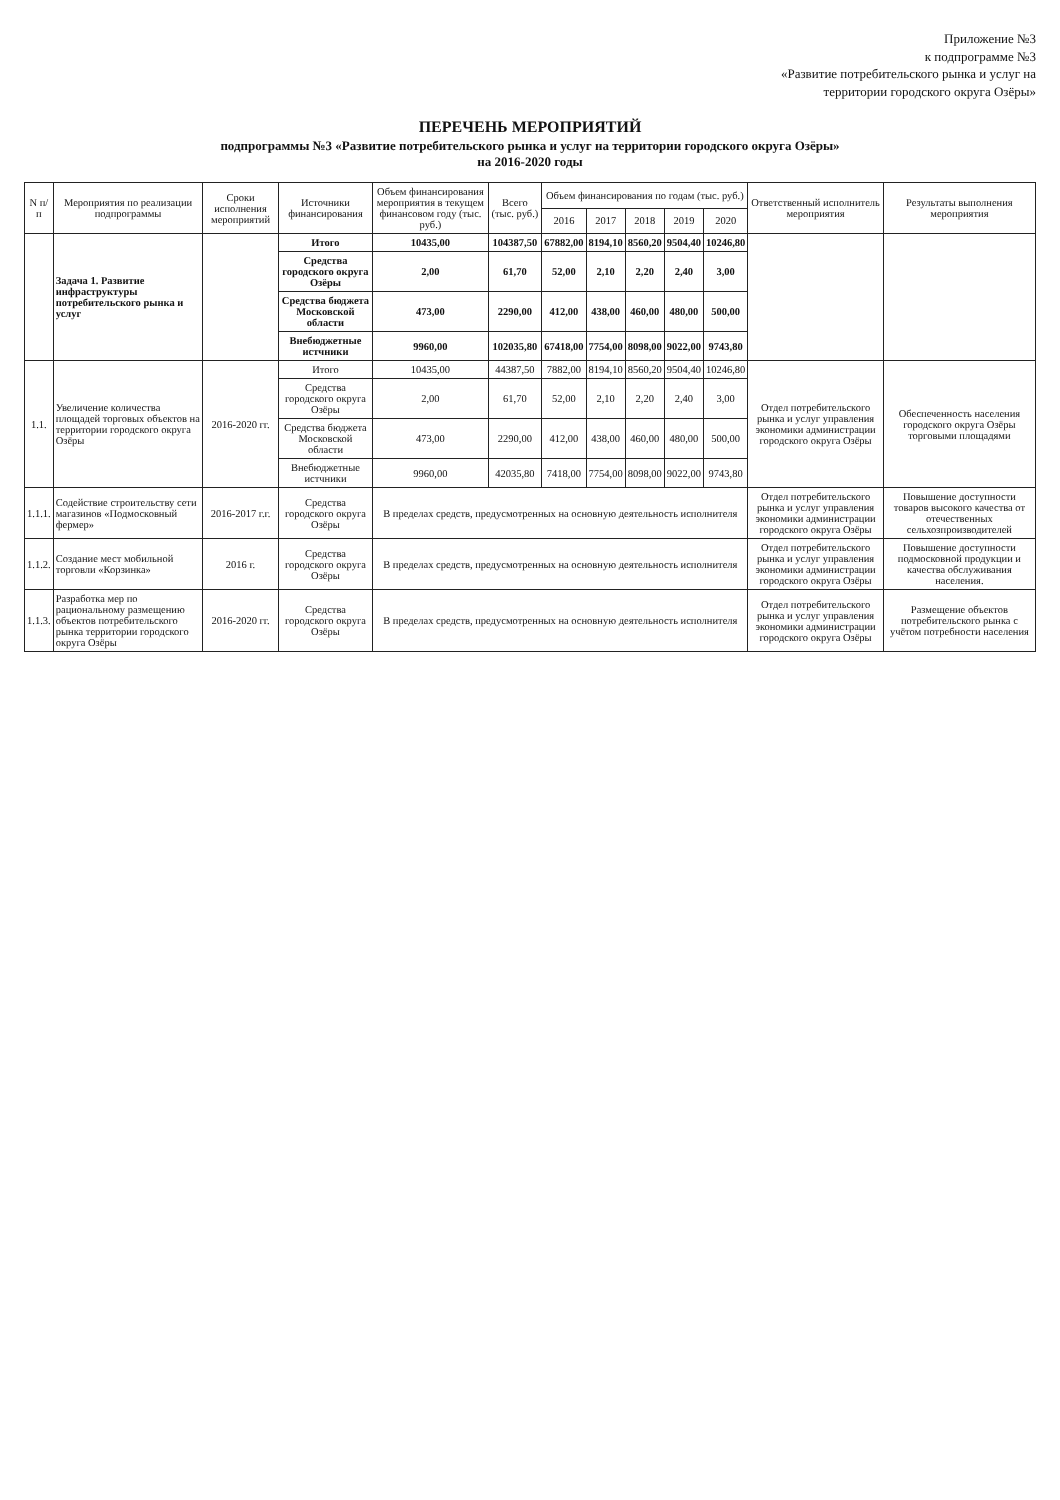Приложение №3
к подпрограмме №3
«Развитие потребительского рынка и услуг на
территории городского округа Озёры»
ПЕРЕЧЕНЬ МЕРОПРИЯТИЙ
подпрограммы №3 «Развитие потребительского рынка и услуг на территории городского округа Озёры»
на 2016-2020 годы
| N п/п | Мероприятия по реализации подпрограммы | Сроки исполнения мероприятий | Источники финансирования | Объем финансирования мероприятия в текущем финансовом году (тыс. руб.) | Всего (тыс. руб.) | Объем финансирования по годам (тыс. руб.) | | | | | Ответственный исполнитель мероприятия | Результаты выполнения мероприятия |
| --- | --- | --- | --- | --- | --- | --- | --- | --- | --- | --- | --- | --- |
| | | | | | | 2016 | 2017 | 2018 | 2019 | 2020 | | |
| | Задача 1. Развитие инфраструктуры потребительского рынка и услуг | | Итого | 10435,00 | 104387,50 | 67882,00 | 8194,10 | 8560,20 | 9504,40 | 10246,80 | | |
| | | | Средства городского округа Озёры | 2,00 | 61,70 | 52,00 | 2,10 | 2,20 | 2,40 | 3,00 | | |
| | | | Средства бюджета Московской области | 473,00 | 2290,00 | 412,00 | 438,00 | 460,00 | 480,00 | 500,00 | | |
| | | | Внебюджетные истчники | 9960,00 | 102035,80 | 67418,00 | 7754,00 | 8098,00 | 9022,00 | 9743,80 | | |
| 1.1. | Увеличение количества площадей торговых объектов на территории городского округа Озёры | 2016-2020 гг. | Итого | 10435,00 | 44387,50 | 7882,00 | 8194,10 | 8560,20 | 9504,40 | 10246,80 | Отдел потребительского рынка и услуг управления экономики администрации городского округа Озёры | Обеспеченность населения городского округа Озёры торговыми площадями |
| | | | Средства городского округа Озёры | 2,00 | 61,70 | 52,00 | 2,10 | 2,20 | 2,40 | 3,00 | | |
| | | | Средства бюджета Московской области | 473,00 | 2290,00 | 412,00 | 438,00 | 460,00 | 480,00 | 500,00 | | |
| | | | Внебюджетные истчники | 9960,00 | 42035,80 | 7418,00 | 7754,00 | 8098,00 | 9022,00 | 9743,80 | | |
| 1.1.1. | Содействие строительству сети магазинов «Подмосковный фермер» | 2016-2017 г.г. | Средства городского округа Озёры | В пределах средств, предусмотренных на основную деятельность исполнителя | | | | | | | Отдел потребительского рынка и услуг управления экономики администрации городского округа Озёры | Повышение доступности товаров высокого качества от отечественных сельхозпроизводителей |
| 1.1.2. | Создание мест мобильной торговли «Корзинка» | 2016 г. | Средства городского округа Озёры | В пределах средств, предусмотренных на основную деятельность исполнителя | | | | | | | Отдел потребительского рынка и услуг управления экономики администрации городского округа Озёры | Повышение доступности подмосковной продукции и качества обслуживания населения. |
| 1.1.3. | Разработка мер по рациональному размещению объектов потребительского рынка территории городского округа Озёры | 2016-2020 гг. | Средства городского округа Озёры | В пределах средств, предусмотренных на основную деятельность исполнителя | | | | | | | Отдел потребительского рынка и услуг управления экономики администрации городского округа Озёры | Размещение объектов потребительского рынка с учётом потребности населения |